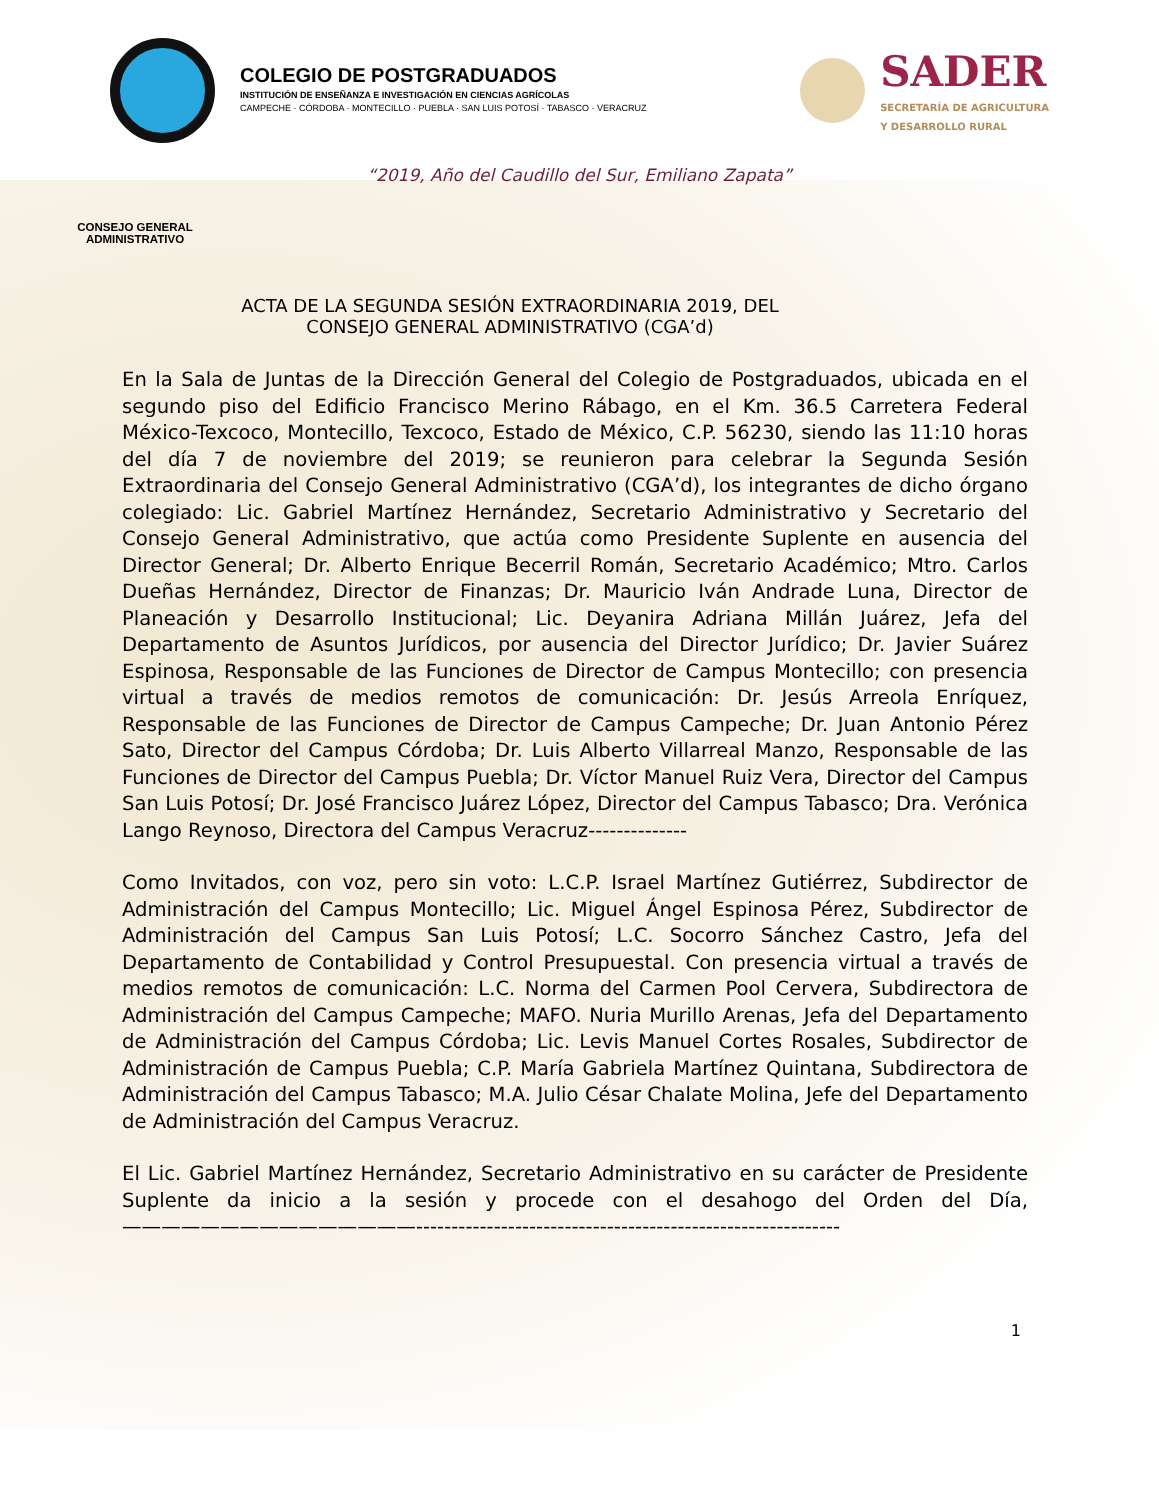COLEGIO DE POSTGRADUADOS
INSTITUCIÓN DE ENSEÑANZA E INVESTIGACIÓN EN CIENCIAS AGRÍCOLAS
CAMPECHE · CÓRDOBA · MONTECILLO · PUEBLA · SAN LUIS POTOSÍ · TABASCO · VERACRUZ
SADER
SECRETARÍA DE AGRICULTURA
Y DESARROLLO RURAL
“2019, Año del Caudillo del Sur, Emiliano Zapata”
CONSEJO GENERAL ADMINISTRATIVO
ACTA DE LA SEGUNDA SESIÓN EXTRAORDINARIA 2019, DEL
CONSEJO GENERAL ADMINISTRATIVO (CGA’d)
En la Sala de Juntas de la Dirección General del Colegio de Postgraduados, ubicada en el segundo piso del Edificio Francisco Merino Rábago, en el Km. 36.5 Carretera Federal México-Texcoco, Montecillo, Texcoco, Estado de México, C.P. 56230, siendo las 11:10 horas del día 7 de noviembre del 2019; se reunieron para celebrar la Segunda Sesión Extraordinaria del Consejo General Administrativo (CGA’d), los integrantes de dicho órgano colegiado: Lic. Gabriel Martínez Hernández, Secretario Administrativo y Secretario del Consejo General Administrativo, que actúa como Presidente Suplente en ausencia del Director General; Dr. Alberto Enrique Becerril Román, Secretario Académico; Mtro. Carlos Dueñas Hernández, Director de Finanzas; Dr. Mauricio Iván Andrade Luna, Director de Planeación y Desarrollo Institucional; Lic. Deyanira Adriana Millán Juárez, Jefa del Departamento de Asuntos Jurídicos, por ausencia del Director Jurídico; Dr. Javier Suárez Espinosa, Responsable de las Funciones de Director de Campus Montecillo; con presencia virtual a través de medios remotos de comunicación: Dr. Jesús Arreola Enríquez, Responsable de las Funciones de Director de Campus Campeche; Dr. Juan Antonio Pérez Sato, Director del Campus Córdoba; Dr. Luis Alberto Villarreal Manzo, Responsable de las Funciones de Director del Campus Puebla; Dr. Víctor Manuel Ruiz Vera, Director del Campus San Luis Potosí; Dr. José Francisco Juárez López, Director del Campus Tabasco; Dra. Verónica Lango Reynoso, Directora del Campus Veracruz--------------
Como Invitados, con voz, pero sin voto: L.C.P. Israel Martínez Gutiérrez, Subdirector de Administración del Campus Montecillo; Lic. Miguel Ángel Espinosa Pérez, Subdirector de Administración del Campus San Luis Potosí; L.C. Socorro Sánchez Castro, Jefa del Departamento de Contabilidad y Control Presupuestal. Con presencia virtual a través de medios remotos de comunicación: L.C. Norma del Carmen Pool Cervera, Subdirectora de Administración del Campus Campeche; MAFO. Nuria Murillo Arenas, Jefa del Departamento de Administración del Campus Córdoba; Lic. Levis Manuel Cortes Rosales, Subdirector de Administración de Campus Puebla; C.P. María Gabriela Martínez Quintana, Subdirectora de Administración del Campus Tabasco; M.A. Julio César Chalate Molina, Jefe del Departamento de Administración del Campus Veracruz.
El Lic. Gabriel Martínez Hernández, Secretario Administrativo en su carácter de Presidente Suplente da inicio a la sesión y procede con el desahogo del Orden del Día, ———————————————------------------------------------------------------------
1